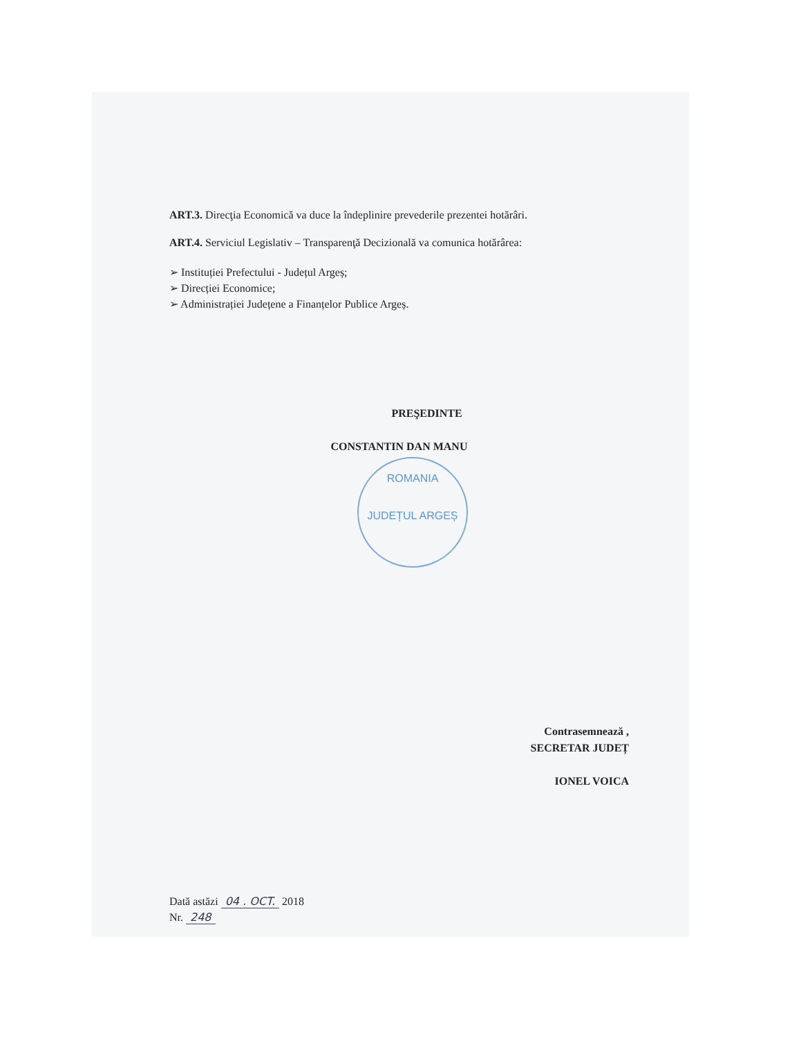ART.3. Direcţia Economică va duce la îndeplinire prevederile prezentei hotărâri.
ART.4. Serviciul Legislativ – Transparenţă Decizională va comunica hotărârea:
➢ Instituției Prefectului - Județul Argeș;
➢ Direcției Economice;
➢ Administrației Județene a Finanțelor Publice Argeș.
PREŞEDINTE
CONSTANTIN DAN MANU
ROMANIA
JUDEȚUL ARGEȘ
Contrasemnează ,
SECRETAR JUDEȚ
IONEL VOICA
Dată astăzi 04 . OCT. 2018
Nr. 248